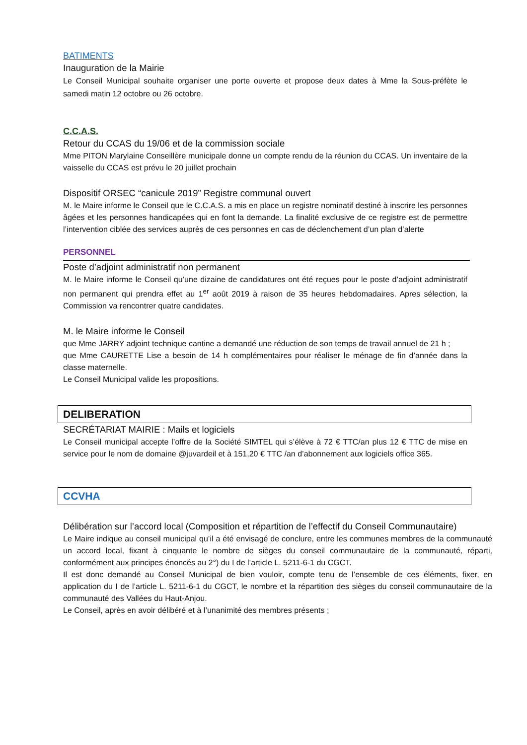BATIMENTS
Inauguration de la Mairie
Le Conseil Municipal souhaite organiser une porte ouverte et propose deux dates à Mme la Sous-préfète le samedi matin 12 octobre ou 26 octobre.
C.C.A.S.
Retour du CCAS du 19/06 et de la commission sociale
Mme PITON Marylaine Conseillère municipale donne un compte rendu de la réunion du CCAS. Un inventaire de la vaisselle du CCAS est prévu le 20 juillet prochain
Dispositif ORSEC “canicule 2019” Registre communal ouvert
M. le Maire informe le Conseil que le C.C.A.S. a mis en place un registre nominatif destiné à inscrire les personnes âgées et les personnes handicapées qui en font la demande. La finalité exclusive de ce registre est de permettre l’intervention ciblée des services auprès de ces personnes en cas de déclenchement d’un plan d’alerte
PERSONNEL
Poste d’adjoint administratif non permanent
M. le Maire informe le Conseil qu’une dizaine de candidatures ont été reçues pour le poste d’adjoint administratif non permanent qui prendra effet au 1<sup>er</sup> août 2019 à raison de 35 heures hebdomadaires. Apres sélection, la Commission va rencontrer quatre candidates.
M. le Maire informe le Conseil
que Mme JARRY adjoint technique cantine a demandé une réduction de son temps de travail annuel de 21 h ;
que Mme CAURETTE Lise a besoin de 14 h complémentaires pour réaliser le ménage de fin d’année dans la classe maternelle.
Le Conseil Municipal valide les propositions.
DELIBERATION
SECRÉTARIAT MAIRIE : Mails et logiciels
Le Conseil municipal accepte l’offre de la Société SIMTEL qui s’élève à 72 € TTC/an plus 12 € TTC de mise en service pour le nom de domaine @juvardeil et à 151,20 € TTC /an d’abonnement aux logiciels office 365.
CCVHA
Délibération sur l’accord local (Composition et répartition de l’effectif du Conseil Communautaire)
Le Maire indique au conseil municipal qu’il a été envisagé de conclure, entre les communes membres de la communauté un accord local, fixant à cinquante le nombre de sièges du conseil communautaire de la communauté, réparti, conformément aux principes énoncés au 2°) du I de l’article L. 5211-6-1 du CGCT.
Il est donc demandé au Conseil Municipal de bien vouloir, compte tenu de l’ensemble de ces éléments, fixer, en application du I de l’article L. 5211-6-1 du CGCT, le nombre et la répartition des sièges du conseil communautaire de la communauté des Vallées du Haut-Anjou.
Le Conseil, après en avoir délibéré et à l’unanimité des membres présents ;